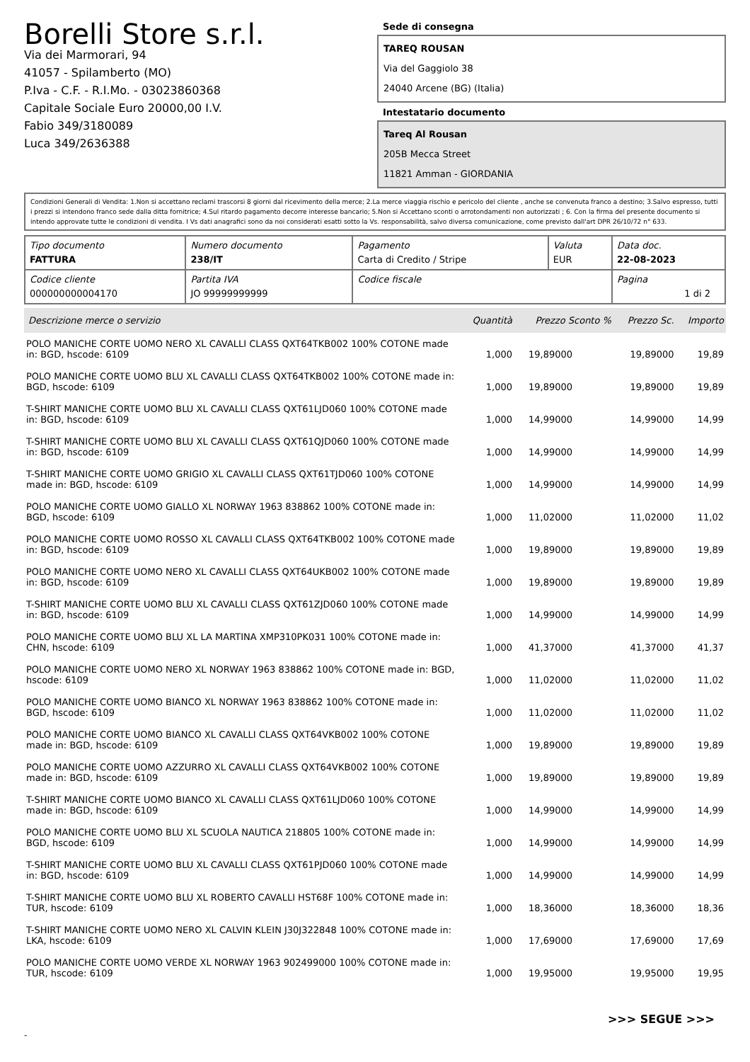Borelli Store s.r.l.
Via dei Marmorari, 94
41057 - Spilamberto (MO)
P.Iva - C.F. - R.I.Mo. - 03023860368
Capitale Sociale Euro 20000,00 I.V.
Fabio 349/3180089
Luca 349/2636388
Sede di consegna
TAREQ ROUSAN
Via del Gaggiolo 38
24040 Arcene (BG) (Italia)
Intestatario documento
Tareq Al Rousan
205B Mecca Street
11821 Amman - GIORDANIA
Condizioni Generali di Vendita: 1.Non si accettano reclami trascorsi 8 giorni dal ricevimento della merce; 2.La merce viaggia rischio e pericolo del cliente , anche se convenuta franco a destino; 3.Salvo espresso, tutti i prezzi si intendono franco sede dalla ditta fornitrice; 4.Sul ritardo pagamento decorre interesse bancario; 5.Non si Accettano sconti o arrotondamenti non autorizzati ; 6. Con la firma del presente documento si intendo approvate tutte le condizioni di vendita. I Vs dati anagrafici sono da noi considerati esatti sotto la Vs. responsabilità, salvo diversa comunicazione, come previsto dall'art DPR 26/10/72 n° 633.
| Tipo documento FATTURA | Numero documento 238/IT | Pagamento Carta di Credito / Stripe | Valuta EUR | Data doc. 22-08-2023 |
| Codice cliente 000000000004170 | Partita IVA JO 99999999999 | Codice fiscale | | Pagina 1 di 2 |
| Descrizione merce o servizio | Quantità | Prezzo Sconto % | Prezzo Sc. | Importo |
| --- | --- | --- | --- | --- |
| POLO MANICHE CORTE UOMO NERO XL CAVALLI CLASS QXT64TKB002 100% COTONE made in: BGD, hscode: 6109 | 1,000 | 19,89000 | 19,89000 | 19,89 |
| POLO MANICHE CORTE UOMO BLU XL CAVALLI CLASS QXT64TKB002 100% COTONE made in: BGD, hscode: 6109 | 1,000 | 19,89000 | 19,89000 | 19,89 |
| T-SHIRT MANICHE CORTE UOMO BLU XL CAVALLI CLASS QXT61LJD060 100% COTONE made in: BGD, hscode: 6109 | 1,000 | 14,99000 | 14,99000 | 14,99 |
| T-SHIRT MANICHE CORTE UOMO BLU XL CAVALLI CLASS QXT61QJD060 100% COTONE made in: BGD, hscode: 6109 | 1,000 | 14,99000 | 14,99000 | 14,99 |
| T-SHIRT MANICHE CORTE UOMO GRIGIO XL CAVALLI CLASS QXT61TJD060 100% COTONE made in: BGD, hscode: 6109 | 1,000 | 14,99000 | 14,99000 | 14,99 |
| POLO MANICHE CORTE UOMO GIALLO XL NORWAY 1963 838862 100% COTONE made in: BGD, hscode: 6109 | 1,000 | 11,02000 | 11,02000 | 11,02 |
| POLO MANICHE CORTE UOMO ROSSO XL CAVALLI CLASS QXT64TKB002 100% COTONE made in: BGD, hscode: 6109 | 1,000 | 19,89000 | 19,89000 | 19,89 |
| POLO MANICHE CORTE UOMO NERO XL CAVALLI CLASS QXT64UKB002 100% COTONE made in: BGD, hscode: 6109 | 1,000 | 19,89000 | 19,89000 | 19,89 |
| T-SHIRT MANICHE CORTE UOMO BLU XL CAVALLI CLASS QXT61ZJD060 100% COTONE made in: BGD, hscode: 6109 | 1,000 | 14,99000 | 14,99000 | 14,99 |
| POLO MANICHE CORTE UOMO BLU XL LA MARTINA XMP310PK031 100% COTONE made in: CHN, hscode: 6109 | 1,000 | 41,37000 | 41,37000 | 41,37 |
| POLO MANICHE CORTE UOMO NERO XL NORWAY 1963 838862 100% COTONE made in: BGD, hscode: 6109 | 1,000 | 11,02000 | 11,02000 | 11,02 |
| POLO MANICHE CORTE UOMO BIANCO XL NORWAY 1963 838862 100% COTONE made in: BGD, hscode: 6109 | 1,000 | 11,02000 | 11,02000 | 11,02 |
| POLO MANICHE CORTE UOMO BIANCO XL CAVALLI CLASS QXT64VKB002 100% COTONE made in: BGD, hscode: 6109 | 1,000 | 19,89000 | 19,89000 | 19,89 |
| POLO MANICHE CORTE UOMO AZZURRO XL CAVALLI CLASS QXT64VKB002 100% COTONE made in: BGD, hscode: 6109 | 1,000 | 19,89000 | 19,89000 | 19,89 |
| T-SHIRT MANICHE CORTE UOMO BIANCO XL CAVALLI CLASS QXT61LJD060 100% COTONE made in: BGD, hscode: 6109 | 1,000 | 14,99000 | 14,99000 | 14,99 |
| POLO MANICHE CORTE UOMO BLU XL SCUOLA NAUTICA 218805 100% COTONE made in: BGD, hscode: 6109 | 1,000 | 14,99000 | 14,99000 | 14,99 |
| T-SHIRT MANICHE CORTE UOMO BLU XL CAVALLI CLASS QXT61PJD060 100% COTONE made in: BGD, hscode: 6109 | 1,000 | 14,99000 | 14,99000 | 14,99 |
| T-SHIRT MANICHE CORTE UOMO BLU XL ROBERTO CAVALLI HST68F 100% COTONE made in: TUR, hscode: 6109 | 1,000 | 18,36000 | 18,36000 | 18,36 |
| T-SHIRT MANICHE CORTE UOMO NERO XL CALVIN KLEIN J30J322848 100% COTONE made in: LKA, hscode: 6109 | 1,000 | 17,69000 | 17,69000 | 17,69 |
| POLO MANICHE CORTE UOMO VERDE XL NORWAY 1963 902499000 100% COTONE made in: TUR, hscode: 6109 | 1,000 | 19,95000 | 19,95000 | 19,95 |
>>> SEGUE >>>
-